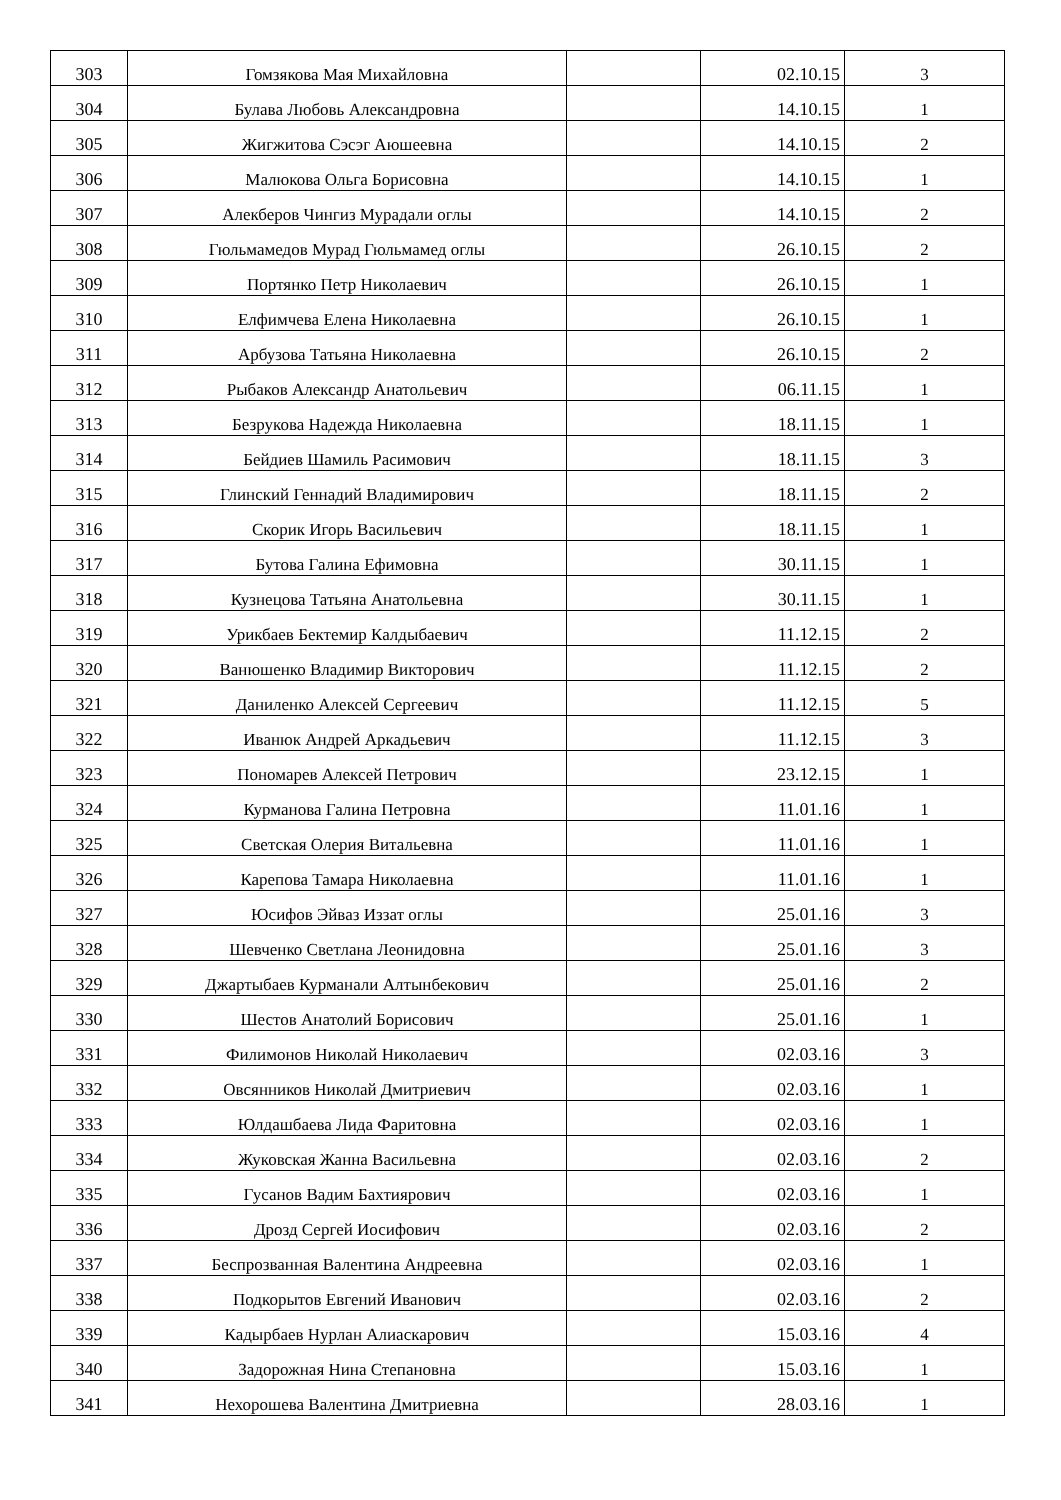| 303 | Гомзякова Мая Михайловна | | 02.10.15 | 3 |
| 304 | Булава Любовь Александровна | | 14.10.15 | 1 |
| 305 | Жигжитова Сэсэг Аюшеевна | | 14.10.15 | 2 |
| 306 | Малюкова Ольга Борисовна | | 14.10.15 | 1 |
| 307 | Алекберов Чингиз Мурадали оглы | | 14.10.15 | 2 |
| 308 | Гюльмамедов Мурад Гюльмамед оглы | | 26.10.15 | 2 |
| 309 | Портянко Петр Николаевич | | 26.10.15 | 1 |
| 310 | Елфимчева Елена Николаевна | | 26.10.15 | 1 |
| 311 | Арбузова Татьяна Николаевна | | 26.10.15 | 2 |
| 312 | Рыбаков Александр Анатольевич | | 06.11.15 | 1 |
| 313 | Безрукова Надежда Николаевна | | 18.11.15 | 1 |
| 314 | Бейдиев Шамиль Расимович | | 18.11.15 | 3 |
| 315 | Глинский Геннадий Владимирович | | 18.11.15 | 2 |
| 316 | Скорик Игорь Васильевич | | 18.11.15 | 1 |
| 317 | Бутова Галина Ефимовна | | 30.11.15 | 1 |
| 318 | Кузнецова Татьяна Анатольевна | | 30.11.15 | 1 |
| 319 | Урикбаев Бектемир Калдыбаевич | | 11.12.15 | 2 |
| 320 | Ванюшенко Владимир Викторович | | 11.12.15 | 2 |
| 321 | Даниленко Алексей Сергеевич | | 11.12.15 | 5 |
| 322 | Иванюк Андрей Аркадьевич | | 11.12.15 | 3 |
| 323 | Пономарев Алексей Петрович | | 23.12.15 | 1 |
| 324 | Курманова Галина Петровна | | 11.01.16 | 1 |
| 325 | Светская Олерия Витальевна | | 11.01.16 | 1 |
| 326 | Карепова Тамара Николаевна | | 11.01.16 | 1 |
| 327 | Юсифов Эйваз Иззат оглы | | 25.01.16 | 3 |
| 328 | Шевченко Светлана Леонидовна | | 25.01.16 | 3 |
| 329 | Джартыбаев Курманали Алтынбекович | | 25.01.16 | 2 |
| 330 | Шестов Анатолий Борисович | | 25.01.16 | 1 |
| 331 | Филимонов Николай Николаевич | | 02.03.16 | 3 |
| 332 | Овсянников Николай Дмитриевич | | 02.03.16 | 1 |
| 333 | Юлдашбаева Лида Фаритовна | | 02.03.16 | 1 |
| 334 | Жуковская Жанна Васильевна | | 02.03.16 | 2 |
| 335 | Гусанов Вадим Бахтиярович | | 02.03.16 | 1 |
| 336 | Дрозд Сергей Иосифович | | 02.03.16 | 2 |
| 337 | Беспрозванная Валентина Андреевна | | 02.03.16 | 1 |
| 338 | Подкорытов Евгений Иванович | | 02.03.16 | 2 |
| 339 | Кадырбаев Нурлан Алиаскарович | | 15.03.16 | 4 |
| 340 | Задорожная Нина Степановна | | 15.03.16 | 1 |
| 341 | Нехорошева Валентина Дмитриевна | | 28.03.16 | 1 |